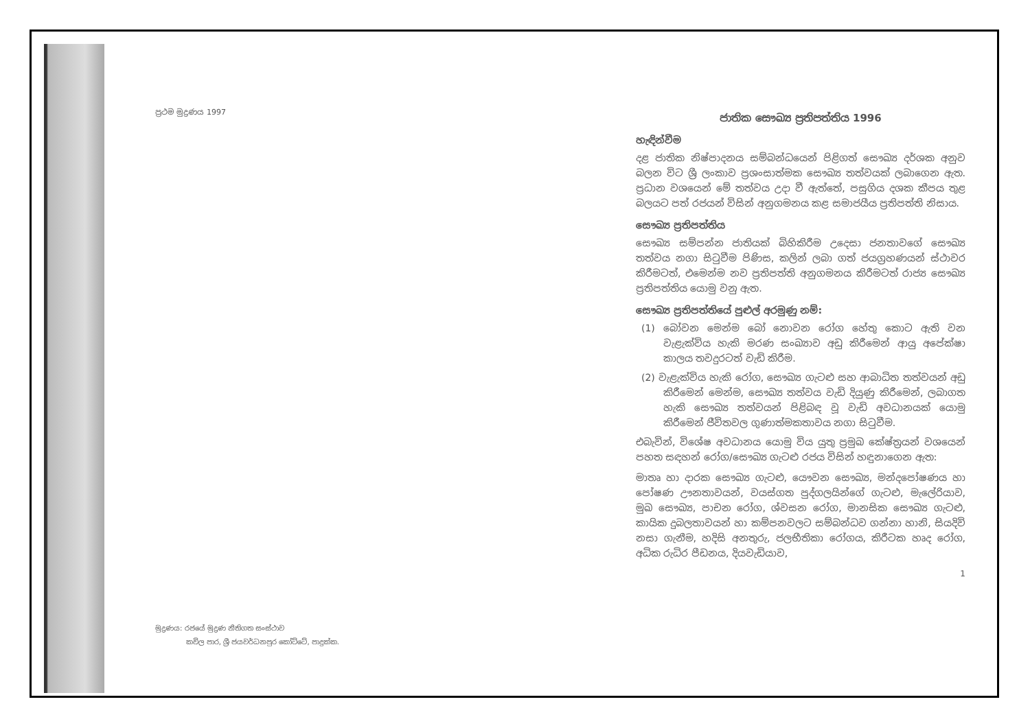ප්‍රථම මුද්‍රණය 1997
මුද්‍රණය: රජයේ මුද්‍රණ නීතිගත සංස්ථාව
කවිල පාර, ශ්‍රී ජයවර්ධනපුර කෝට්ටේ, පාදුක්ක.
ජාතික සෞඛ්‍ය ප්‍රතිපත්තිය 1996
හැඳින්වීම
දළ ජාතික නිෂ්පාදනය සම්බන්ධයෙන් පිළිගත් සෞඛ්‍ය දර්ශක අනුව බලන විට ශ්‍රී ලංකාව ප්‍රශංසාත්මක සෞඛ්‍ය තත්වයක් ලබාගෙන ඇත. ප්‍රධාන වශයෙන් මේ තත්වය උදා වී ඇත්තේ, පසුගිය දශක කීපය තුළ බලයට පත් රජයන් විසින් අනුගමනය කළ සමාජයීය ප්‍රතිපත්ති නිසාය.
සෞඛ්‍ය ප්‍රතිපත්තිය
සෞඛ්‍ය සම්පන්න ජාතියක් බිහිකිරීම උදෙසා ජනතාවගේ සෞඛ්‍ය තත්වය නගා සිටුවීම පිණිස, කලින් ලබා ගත් ජයග්‍රහණයන් ස්ථාවර කිරීමටත්, එමෙන්ම නව ප්‍රතිපත්ති අනුගමනය කිරීමටත් රාජ්‍ය සෞඛ්‍ය ප්‍රතිපත්තිය යොමු වනු ඇත.
සෞඛ්‍ය ප්‍රතිපත්තියේ පුළුල් අරමුණු නම්:
(1) බෝවන මෙන්ම බෝ නොවන රෝග හේතු කොට ඇති වන වැළැක්විය හැකි මරණ සංඛ්‍යාව අඩු කිරීමෙන් ආයු අපේක්ෂා කාලය තවදුරටත් වැඩි කිරීම.
(2) වැළැක්විය හැකි රෝග, සෞඛ්‍ය ගැටළු සහ ආබාධිත තත්වයන් අඩු කිරීමෙන් මෙන්ම, සෞඛ්‍ය තත්වය වැඩි දියුණු කිරීමෙන්, ලබාගත හැකි සෞඛ්‍ය තත්වයන් පිළිබඳ වූ වැඩි අවධානයක් යොමු කිරීමෙන් ජීවිතවල ගුණාත්මකතාවය නගා සිටුවීම.
එබැවින්, විශේෂ අවධානය යොමු විය යුතු ප්‍රමුඛ කේෂ්ත්‍රයන් වශයෙන් පහත සඳහන් රෝග/සෞඛ්‍ය ගැටළු රජය විසින් හඳුනාගෙන ඇත:
මාතෘ හා දාරක සෞඛ්‍ය ගැටළු, යෞවන සෞඛ්‍ය, මන්දපෝෂණය හා පෝෂණ ඌනතාවයන්, වයස්ගත පුද්ගලයින්ගේ ගැටළු, මැලේරියාව, මුඛ සෞඛ්‍ය, පාචන රෝග, ශ්වසන රෝග, මානසික සෞඛ්‍ය ගැටළු, කායික දුබලතාවයන් හා කම්පනවලට සම්බන්ධව ගන්නා හානි, සියදිවි නසා ගැනීම, හදිසි අනතුරු, ජලභීතිකා රෝගය, කිරීටක හෘද රෝග, අධික රුධිර පීඩනය, දියවැඩියාව,
1